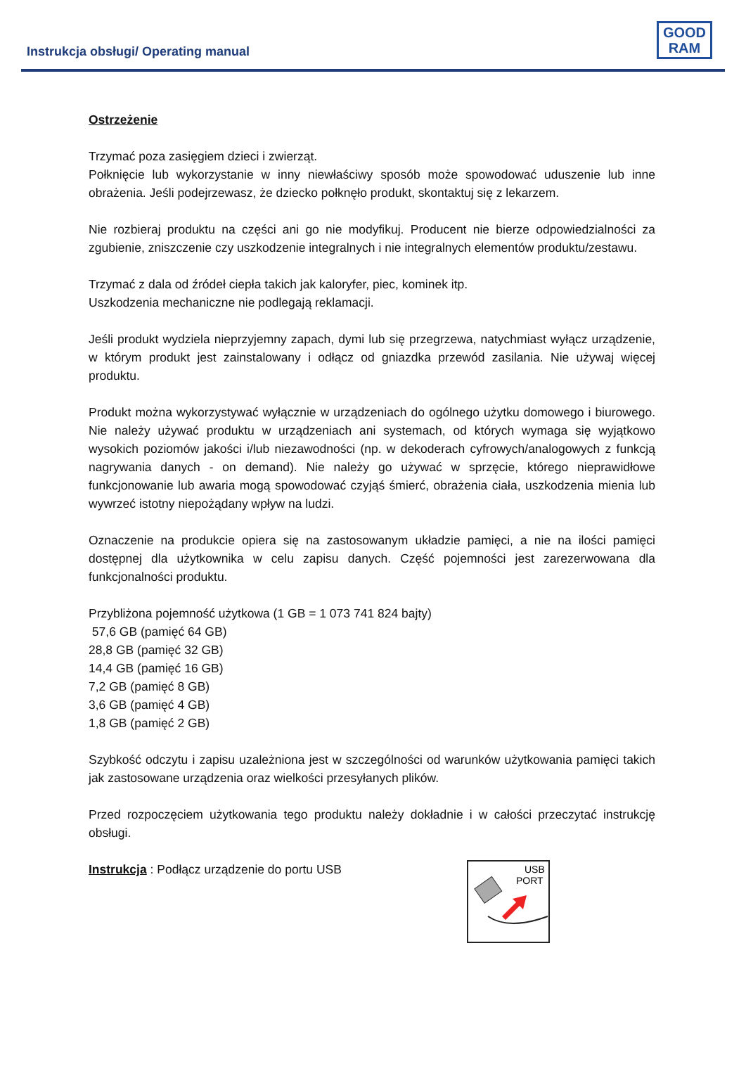Instrukcja obsługi/ Operating manual
GOOD
RAM
Ostrzeżenie
Trzymać poza zasięgiem dzieci i zwierząt.
Połknięcie lub wykorzystanie w inny niewłaściwy sposób może spowodować uduszenie lub inne obrażenia. Jeśli podejrzewasz, że dziecko połknęło produkt, skontaktuj się z lekarzem.
Nie rozbieraj produktu na części ani go nie modyfikuj. Producent nie bierze odpowiedzialności za zgubienie, zniszczenie czy uszkodzenie integralnych i nie integralnych elementów produktu/zestawu.
Trzymać z dala od źródeł ciepła takich jak kaloryfer, piec, kominek itp.
Uszkodzenia mechaniczne nie podlegają reklamacji.
Jeśli produkt wydziela nieprzyjemny zapach, dymi lub się przegrzewa, natychmiast wyłącz urządzenie, w którym produkt jest zainstalowany i odłącz od gniazdka przewód zasilania. Nie używaj więcej produktu.
Produkt można wykorzystywać wyłącznie w urządzeniach do ogólnego użytku domowego i biurowego. Nie należy używać produktu w urządzeniach ani systemach, od których wymaga się wyjątkowo wysokich poziomów jakości i/lub niezawodności (np. w dekoderach cyfrowych/analogowych z funkcją nagrywania danych - on demand). Nie należy go używać w sprzęcie, którego nieprawidłowe funkcjonowanie lub awaria mogą spowodować czyjąś śmierć, obrażenia ciała, uszkodzenia mienia lub wywrzeć istotny niepożądany wpływ na ludzi.
Oznaczenie na produkcie opiera się na zastosowanym układzie pamięci, a nie na ilości pamięci dostępnej dla użytkownika w celu zapisu danych. Część pojemności jest zarezerwowana dla funkcjonalności produktu.
Przybliżona pojemność użytkowa (1 GB = 1 073 741 824 bajty)
57,6 GB (pamięć 64 GB)
28,8 GB (pamięć 32 GB)
14,4 GB (pamięć 16 GB)
7,2 GB (pamięć 8 GB)
3,6 GB (pamięć 4 GB)
1,8 GB (pamięć 2 GB)
Szybkość odczytu i zapisu uzależniona jest w szczególności od warunków użytkowania pamięci takich jak zastosowane urządzenia oraz wielkości przesyłanych plików.
Przed rozpoczęciem użytkowania tego produktu należy dokładnie i w całości przeczytać instrukcję obsługi.
Instrukcja : Podłącz urządzenie do portu USB
USB
PORT